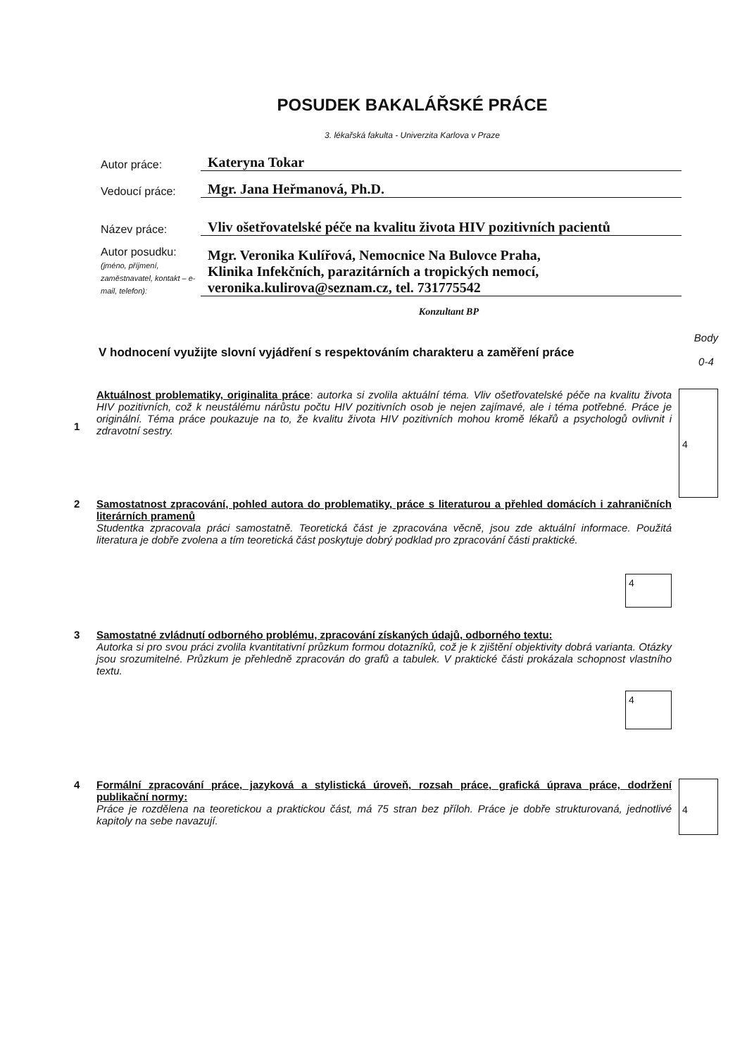POSUDEK BAKALÁŘSKÉ PRÁCE
3. lékařská fakulta - Univerzita Karlova v Praze
Autor práce:
Kateryna Tokar
Vedoucí práce:
Mgr. Jana Heřmanová, Ph.D.
Název práce:
Vliv ošetřovatelské péče na kvalitu života HIV pozitivních pacientů
Autor posudku:
(jméno, příjmení, zaměstnavatel, kontakt – e-mail, telefon):
Mgr. Veronika Kulířová, Nemocnice Na Bulovce Praha,
Klinika Infekčních, parazitárních a tropických nemocí,
veronika.kulirova@seznam.cz, tel. 731775542
Konzultant BP
V hodnocení využijte slovní vyjádření s respektováním charakteru a zaměření práce
Body
0-4
1
Aktuálnost problematiky, originalita práce: autorka si zvolila aktuální téma. Vliv ošetřovatelské péče na kvalitu života HIV pozitivních, což k neustálému nárůstu počtu HIV pozitivních osob je nejen zajímavé, ale i téma potřebné. Práce je originální. Téma práce poukazuje na to, že kvalitu života HIV pozitivních mohou kromě lékařů a psychologů ovlivnit i zdravotní sestry.
4
2 Samostatnost zpracování, pohled autora do problematiky, práce s literaturou a přehled domácích i zahraničních literárních pramenů
Studentka zpracovala práci samostatně. Teoretická část je zpracována věcně, jsou zde aktuální informace. Použitá literatura je dobře zvolena a tím teoretická část poskytuje dobrý podklad pro zpracování části praktické.
4
3 Samostatné zvládnutí odborného problému, zpracování získaných údajů, odborného textu:
Autorka si pro svou práci zvolila kvantitativní průzkum formou dotazníků, což je k zjištění objektivity dobrá varianta. Otázky jsou srozumitelné. Průzkum je přehledně zpracován do grafů a tabulek. V praktické části prokázala schopnost vlastního textu.
4
4 Formální zpracování práce, jazyková a stylistická úroveň, rozsah práce, grafická úprava práce, dodržení publikační normy:
Práce je rozdělena na teoretickou a praktickou část, má 75 stran bez příloh. Práce je dobře strukturovaná, jednotlivé kapitoly na sebe navazují.
4